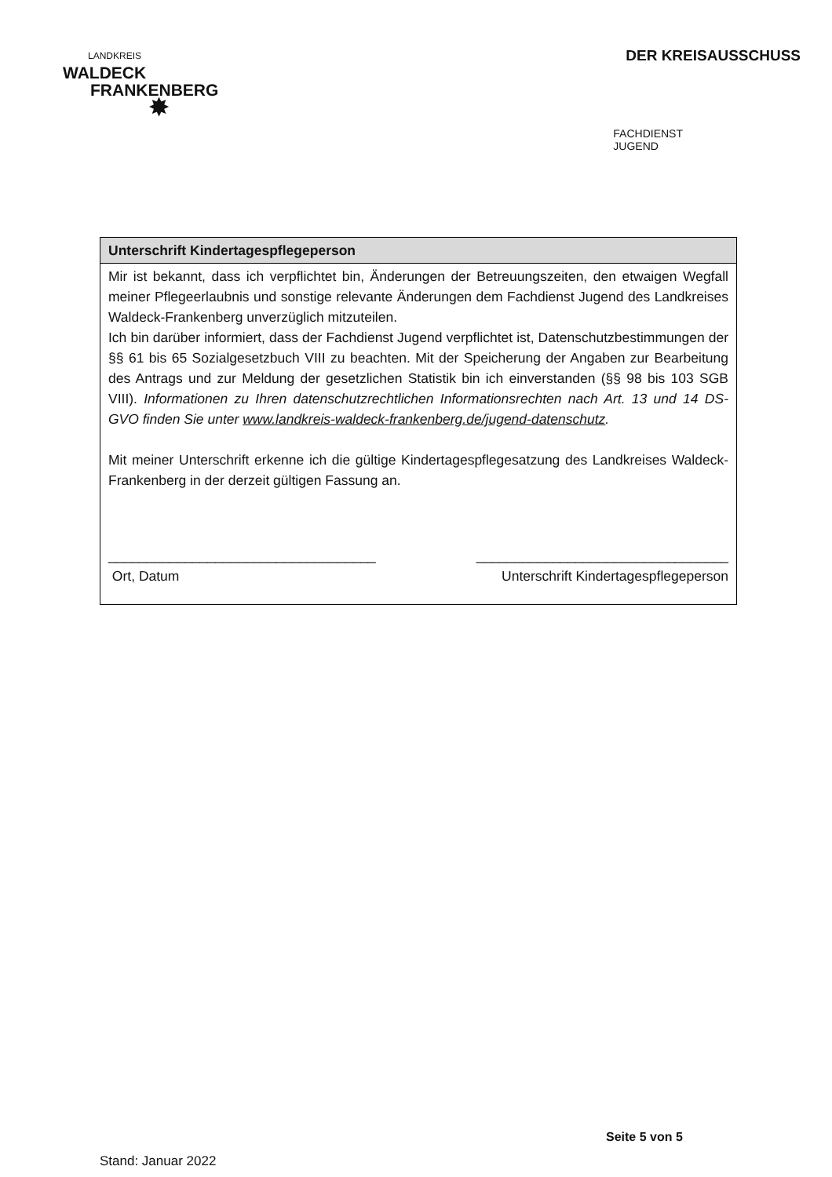LANDKREIS
WALDECK
FRANKENBERG
✸
DER KREISAUSSCHUSS
FACHDIENST
JUGEND
| Unterschrift Kindertagespflegeperson |
| --- |
| Mir ist bekannt, dass ich verpflichtet bin, Änderungen der Betreuungszeiten, den etwaigen Wegfall meiner Pflegeerlaubnis und sonstige relevante Änderungen dem Fachdienst Jugend des Landkreises Waldeck-Frankenberg unverzüglich mitzuteilen. Ich bin darüber informiert, dass der Fachdienst Jugend verpflichtet ist, Datenschutzbestimmungen der §§ 61 bis 65 Sozialgesetzbuch VIII zu beachten. Mit der Speicherung der Angaben zur Bearbeitung des Antrags und zur Meldung der gesetzlichen Statistik bin ich einverstanden (§§ 98 bis 103 SGB VIII). Informationen zu Ihren datenschutzrechtlichen Informationsrechten nach Art. 13 und 14 DS-GVO finden Sie unter www.landkreis-waldeck-frankenberg.de/jugend-datenschutz . Mit meiner Unterschrift erkenne ich die gültige Kindertagespflegesatzung des Landkreises Waldeck-Frankenberg in der derzeit gültigen Fassung an. ___________________________________ Ort, Datum _________________________________ Unterschrift Kindertagespflegeperson |
Seite 5 von 5
Stand: Januar 2022